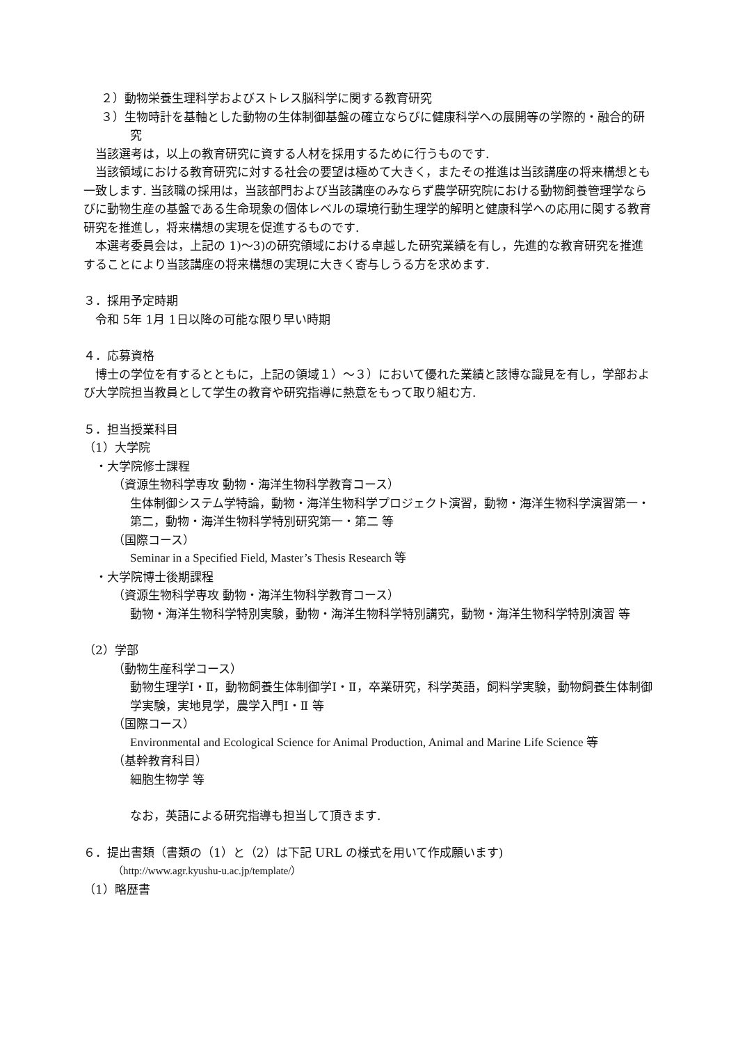２）動物栄養生理科学およびストレス脳科学に関する教育研究
３）生物時計を基軸とした動物の生体制御基盤の確立ならびに健康科学への展開等の学際的・融合的研究
　当該選考は，以上の教育研究に資する人材を採用するために行うものです.
　当該領域における教育研究に対する社会の要望は極めて大きく，またその推進は当該講座の将来構想とも一致します. 当該職の採用は，当該部門および当該講座のみならず農学研究院における動物飼養管理学ならびに動物生産の基盤である生命現象の個体レベルの環境行動生理学的解明と健康科学への応用に関する教育研究を推進し，将来構想の実現を促進するものです.
　本選考委員会は，上記の 1)～3)の研究領域における卓越した研究業績を有し，先進的な教育研究を推進することにより当該講座の将来構想の実現に大きく寄与しうる方を求めます.
３．採用予定時期
　令和 5年 1月 1日以降の可能な限り早い時期
４．応募資格
　博士の学位を有するとともに，上記の領域１）～３）において優れた業績と該博な識見を有し，学部および大学院担当教員として学生の教育や研究指導に熱意をもって取り組む方.
５．担当授業科目
（1）大学院
　・大学院修士課程
（資源生物科学専攻 動物・海洋生物科学教育コース）
生体制御システム学特論，動物・海洋生物科学プロジェクト演習，動物・海洋生物科学演習第一・第二，動物・海洋生物科学特別研究第一・第二 等
（国際コース）
Seminar in a Specified Field, Master’s Thesis Research 等
　・大学院博士後期課程
（資源生物科学専攻 動物・海洋生物科学教育コース）
動物・海洋生物科学特別実験，動物・海洋生物科学特別講究，動物・海洋生物科学特別演習 等
（2）学部
（動物生産科学コース）
動物生理学Ⅰ・Ⅱ，動物飼養生体制御学Ⅰ・Ⅱ，卒業研究，科学英語，飼料学実験，動物飼養生体制御学実験，実地見学，農学入門Ⅰ・Ⅱ 等
（国際コース）
Environmental and Ecological Science for Animal Production, Animal and Marine Life Science 等
（基幹教育科目）
細胞生物学 等
なお，英語による研究指導も担当して頂きます.
６．提出書類（書類の（1）と（2）は下記 URL の様式を用いて作成願います)
（http://www.agr.kyushu-u.ac.jp/template/）
（1）略歴書